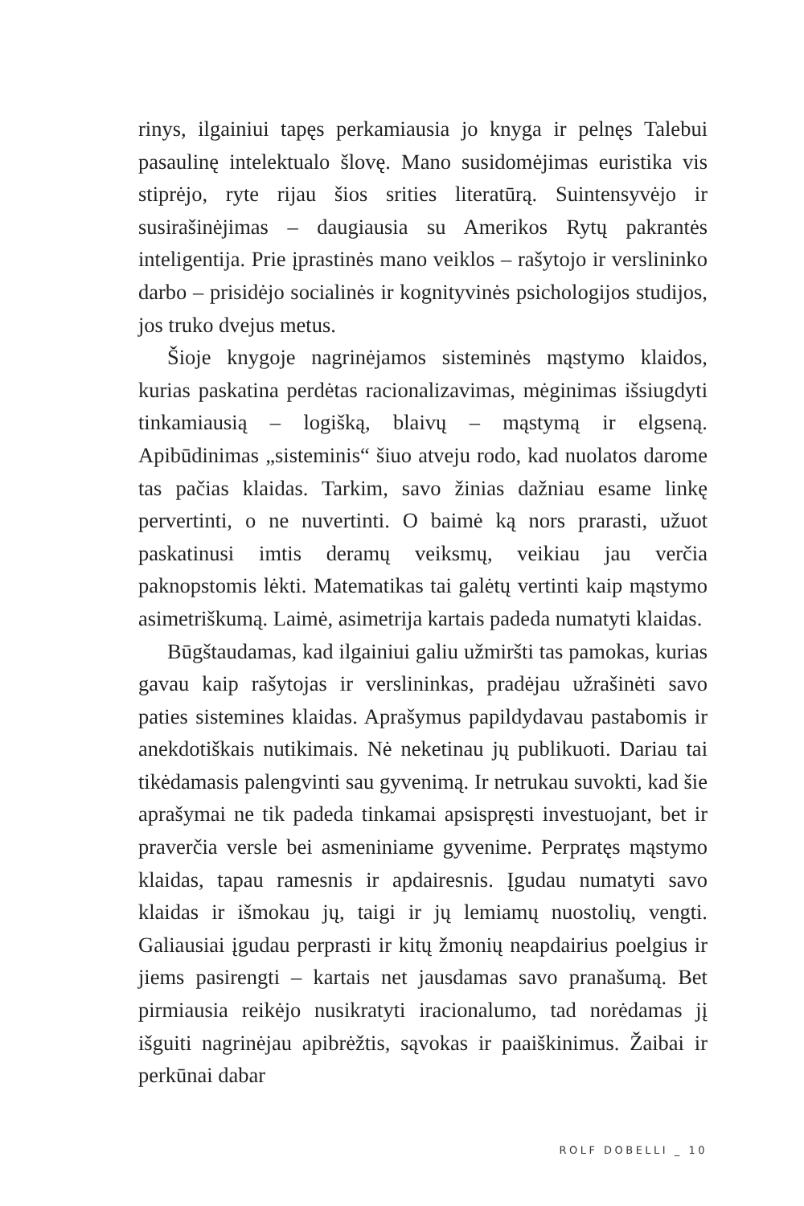rinys, ilgainiui tapęs perkamiausia jo knyga ir pelnęs Talebui pasaulinę intelektualo šlovę. Mano susidomėjimas euristika vis stiprėjo, ryte rijau šios srities literatūrą. Suintensyvėjo ir susirašinėjimas – daugiausia su Amerikos Rytų pakrantės inteligentija. Prie įprastinės mano veiklos – rašytojo ir verslininko darbo – prisidėjo socialinės ir kognityvinės psichologijos studijos, jos truko dvejus metus.
Šioje knygoje nagrinėjamos sisteminės mąstymo klaidos, kurias paskatina perdėtas racionalizavimas, mėginimas išsiugdyti tinkamiausią – logišką, blaivų – mąstymą ir elgseną. Apibūdinimas „sisteminis“ šiuo atveju rodo, kad nuolatos darome tas pačias klaidas. Tarkim, savo žinias dažniau esame linkę pervertinti, o ne nuvertinti. O baimė ką nors prarasti, užuot paskatinusi imtis deramų veiksmų, veikiau jau verčia paknopstomis lėkti. Matematikas tai galėtų vertinti kaip mąstymo asimetriškumą. Laimė, asimetrija kartais padeda numatyti klaidas.
Būgštaudamas, kad ilgainiui galiu užmiršti tas pamokas, kurias gavau kaip rašytojas ir verslininkas, pradėjau užrašinėti savo paties sistemines klaidas. Aprašymus papildydavau pastabomis ir anekdotiškais nutikimais. Nė neketinau jų publikuoti. Dariau tai tikėdamasis palengvinti sau gyvenimą. Ir netrukau suvokti, kad šie aprašymai ne tik padeda tinkamai apsispręsti investuojant, bet ir praverčia versle bei asmeniniame gyvenime. Perpratęs mąstymo klaidas, tapau ramesnis ir apdairesnis. Įgudau numatyti savo klaidas ir išmokau jų, taigi ir jų lemiamų nuostolių, vengti. Galiausiai įgudau perprasti ir kitų žmonių neapdairius poelgius ir jiems pasirengti – kartais net jausdamas savo pranašumą. Bet pirmiausia reikėjo nusikratyti iracionalumo, tad norėdamas jį išguiti nagrinėjau apibrėžtis, sąvokas ir paaiškinimus. Žaibai ir perkūnai dabar
ROLF DOBELLI _ 10